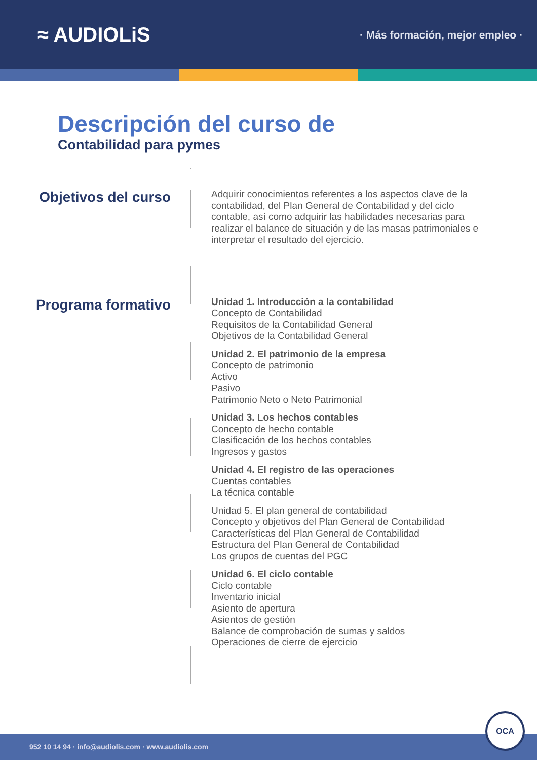≈ AUDIOLiS
· Más formación, mejor empleo ·
Descripción del curso de
Contabilidad para pymes
Objetivos del curso
Adquirir conocimientos referentes a los aspectos clave de la contabilidad, del Plan General de Contabilidad y del ciclo contable, así como adquirir las habilidades necesarias para realizar el balance de situación y de las masas patrimoniales e interpretar el resultado del ejercicio.
Programa formativo
Unidad 1. Introducción a la contabilidad
Concepto de Contabilidad
Requisitos de la Contabilidad General
Objetivos de la Contabilidad General
Unidad 2. El patrimonio de la empresa
Concepto de patrimonio
Activo
Pasivo
Patrimonio Neto o Neto Patrimonial
Unidad 3. Los hechos contables
Concepto de hecho contable
Clasificación de los hechos contables
Ingresos y gastos
Unidad 4. El registro de las operaciones
Cuentas contables
La técnica contable
Unidad 5. El plan general de contabilidad
Concepto y objetivos del Plan General de Contabilidad
Características del Plan General de Contabilidad
Estructura del Plan General de Contabilidad
Los grupos de cuentas del PGC
Unidad 6. El ciclo contable
Ciclo contable
Inventario inicial
Asiento de apertura
Asientos de gestión
Balance de comprobación de sumas y saldos
Operaciones de cierre de ejercicio
952 10 14 94 · info@audiolis.com · www.audiolis.com
OCA